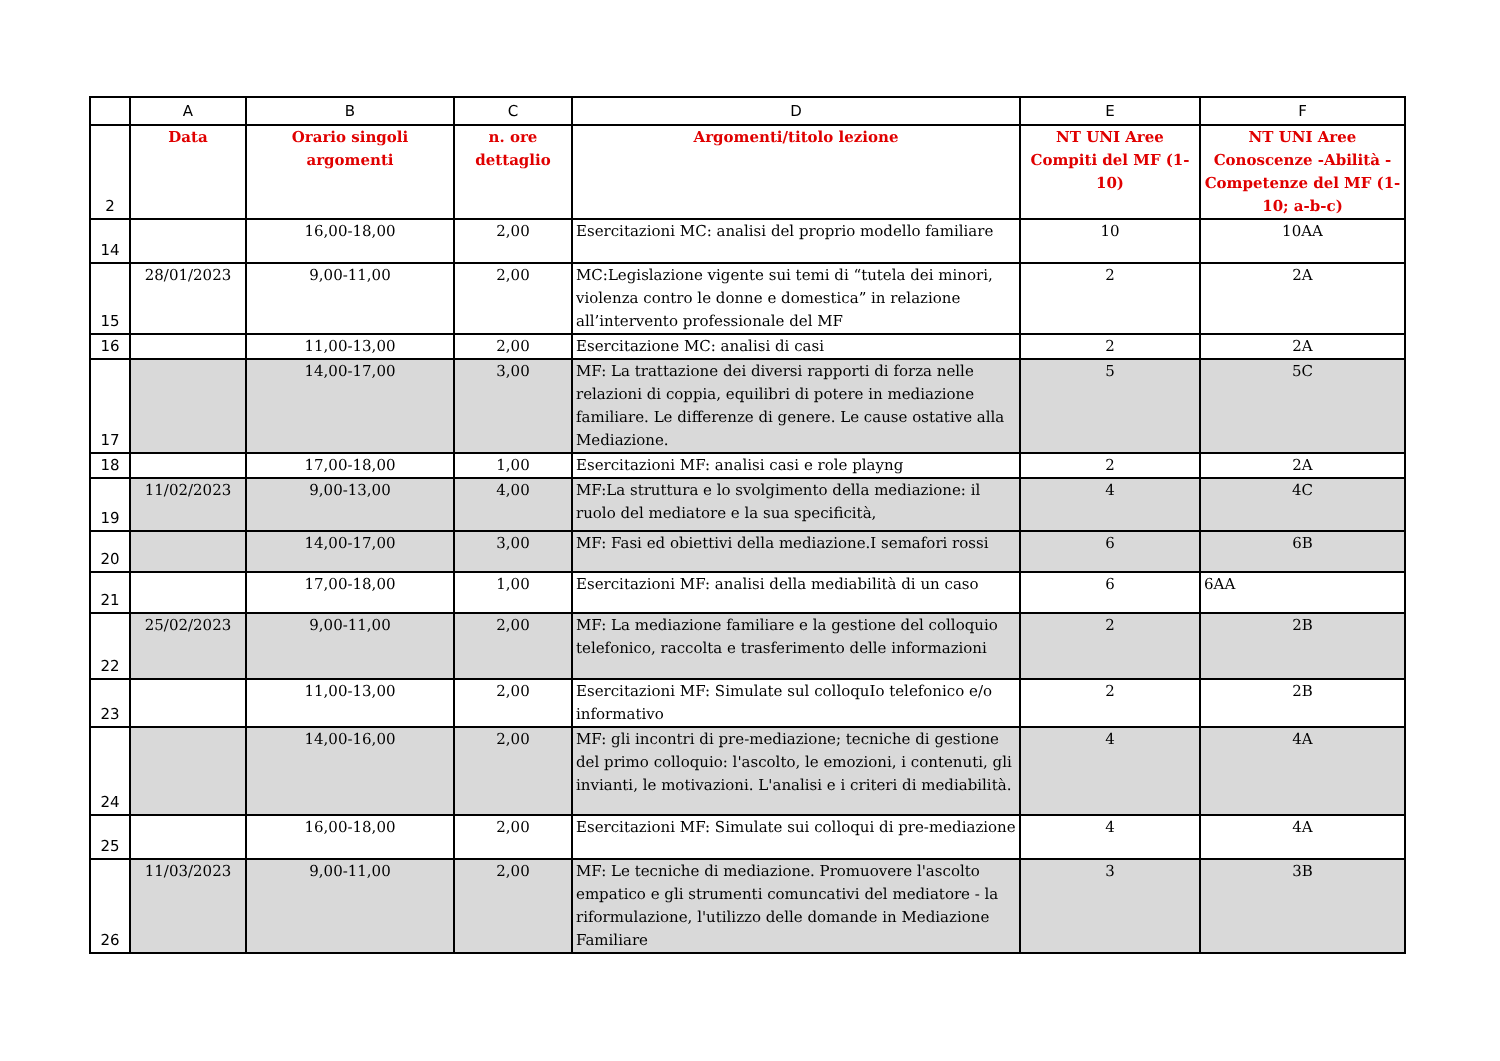| | A | B | C | D | E | F |
| --- | --- | --- | --- | --- | --- | --- |
| 2 | Data | Orario singoli argomenti | n. ore dettaglio | Argomenti/titolo lezione | NT UNI Aree Compiti del MF (1-10) | NT UNI Aree Conoscenze -Abilità - Competenze del MF (1-10; a-b-c) |
| 14 | | 16,00-18,00 | 2,00 | Esercitazioni MC: analisi del proprio modello familiare | 10 | 10AA |
| 15 | 28/01/2023 | 9,00-11,00 | 2,00 | MC:Legislazione vigente sui temi di “tutela dei minori, violenza contro le donne e domestica” in relazione all’intervento professionale del MF | 2 | 2A |
| 16 | | 11,00-13,00 | 2,00 | Esercitazione MC: analisi di casi | 2 | 2A |
| 17 | | 14,00-17,00 | 3,00 | MF: La trattazione dei diversi rapporti di forza nelle relazioni di coppia, equilibri di potere in mediazione familiare. Le differenze di genere. Le cause ostative alla Mediazione. | 5 | 5C |
| 18 | | 17,00-18,00 | 1,00 | Esercitazioni MF: analisi casi e role playng | 2 | 2A |
| 19 | 11/02/2023 | 9,00-13,00 | 4,00 | MF:La struttura e lo svolgimento della mediazione: il ruolo del mediatore e la sua specificità, | 4 | 4C |
| 20 | | 14,00-17,00 | 3,00 | MF: Fasi ed obiettivi della mediazione.I semafori rossi | 6 | 6B |
| 21 | | 17,00-18,00 | 1,00 | Esercitazioni MF: analisi della mediabilità di un caso | 6 | 6AA |
| 22 | 25/02/2023 | 9,00-11,00 | 2,00 | MF: La mediazione familiare e la gestione del colloquio telefonico, raccolta e trasferimento delle informazioni | 2 | 2B |
| 23 | | 11,00-13,00 | 2,00 | Esercitazioni MF: Simulate sul colloquIo telefonico e/o informativo | 2 | 2B |
| 24 | | 14,00-16,00 | 2,00 | MF: gli incontri di pre-mediazione; tecniche di gestione del primo colloquio: l'ascolto, le emozioni, i contenuti, gli invianti, le motivazioni. L'analisi e i criteri di mediabilità. | 4 | 4A |
| 25 | | 16,00-18,00 | 2,00 | Esercitazioni MF: Simulate sui colloqui di pre-mediazione | 4 | 4A |
| 26 | 11/03/2023 | 9,00-11,00 | 2,00 | MF: Le tecniche di mediazione. Promuovere l'ascolto empatico e gli strumenti comuncativi del mediatore - la riformulazione, l'utilizzo delle domande in Mediazione Familiare | 3 | 3B |